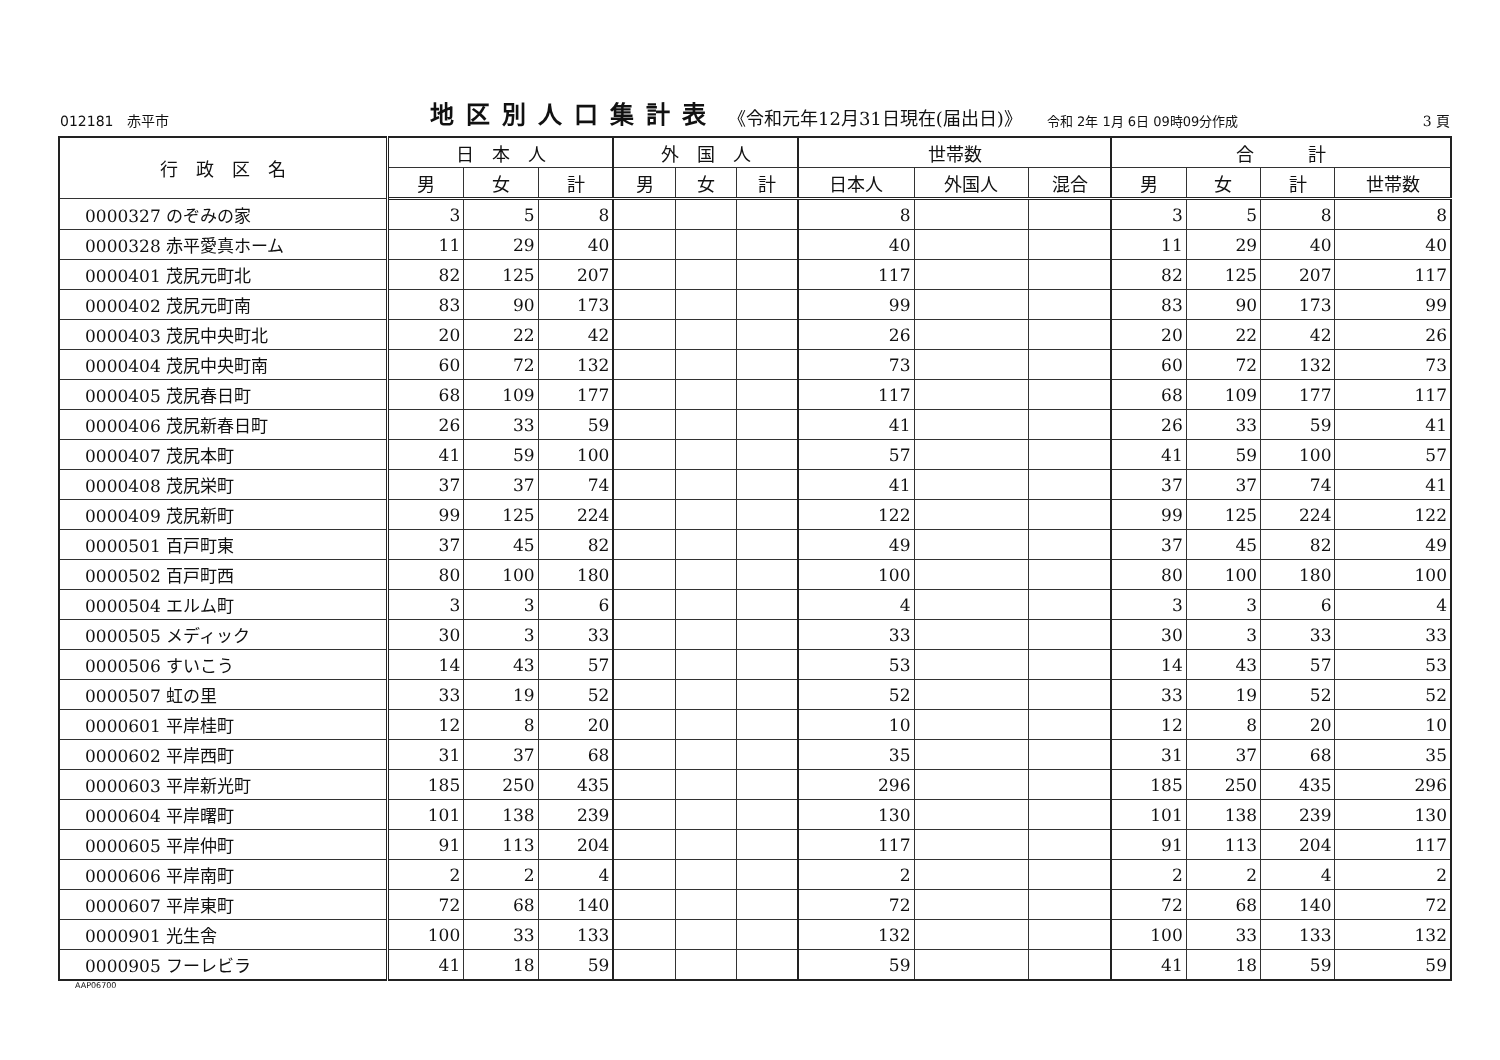012181　赤平市 地区別人口集計表 《令和元年12月31日現在(届出日)》 令和 2年 1月 6日 09時09分作成 3 頁
| 行 政 区 名 | 日 本 人 | | | 外 国 人 | | | 世帯数 | | | 合 計 | | | |
| --- | --- | --- | --- | --- | --- | --- | --- | --- | --- | --- | --- | --- | --- |
| | 男 | 女 | 計 | 男 | 女 | 計 | 日本人 | 外国人 | 混合 | 男 | 女 | 計 | 世帯数 |
| 0000327 のぞみの家 | 3 | 5 | 8 | | | | 8 | | | 3 | 5 | 8 | 8 |
| 0000328 赤平愛真ホーム | 11 | 29 | 40 | | | | 40 | | | 11 | 29 | 40 | 40 |
| 0000401 茂尻元町北 | 82 | 125 | 207 | | | | 117 | | | 82 | 125 | 207 | 117 |
| 0000402 茂尻元町南 | 83 | 90 | 173 | | | | 99 | | | 83 | 90 | 173 | 99 |
| 0000403 茂尻中央町北 | 20 | 22 | 42 | | | | 26 | | | 20 | 22 | 42 | 26 |
| 0000404 茂尻中央町南 | 60 | 72 | 132 | | | | 73 | | | 60 | 72 | 132 | 73 |
| 0000405 茂尻春日町 | 68 | 109 | 177 | | | | 117 | | | 68 | 109 | 177 | 117 |
| 0000406 茂尻新春日町 | 26 | 33 | 59 | | | | 41 | | | 26 | 33 | 59 | 41 |
| 0000407 茂尻本町 | 41 | 59 | 100 | | | | 57 | | | 41 | 59 | 100 | 57 |
| 0000408 茂尻栄町 | 37 | 37 | 74 | | | | 41 | | | 37 | 37 | 74 | 41 |
| 0000409 茂尻新町 | 99 | 125 | 224 | | | | 122 | | | 99 | 125 | 224 | 122 |
| 0000501 百戸町東 | 37 | 45 | 82 | | | | 49 | | | 37 | 45 | 82 | 49 |
| 0000502 百戸町西 | 80 | 100 | 180 | | | | 100 | | | 80 | 100 | 180 | 100 |
| 0000504 エルム町 | 3 | 3 | 6 | | | | 4 | | | 3 | 3 | 6 | 4 |
| 0000505 メディック | 30 | 3 | 33 | | | | 33 | | | 30 | 3 | 33 | 33 |
| 0000506 すいこう | 14 | 43 | 57 | | | | 53 | | | 14 | 43 | 57 | 53 |
| 0000507 虹の里 | 33 | 19 | 52 | | | | 52 | | | 33 | 19 | 52 | 52 |
| 0000601 平岸桂町 | 12 | 8 | 20 | | | | 10 | | | 12 | 8 | 20 | 10 |
| 0000602 平岸西町 | 31 | 37 | 68 | | | | 35 | | | 31 | 37 | 68 | 35 |
| 0000603 平岸新光町 | 185 | 250 | 435 | | | | 296 | | | 185 | 250 | 435 | 296 |
| 0000604 平岸曙町 | 101 | 138 | 239 | | | | 130 | | | 101 | 138 | 239 | 130 |
| 0000605 平岸仲町 | 91 | 113 | 204 | | | | 117 | | | 91 | 113 | 204 | 117 |
| 0000606 平岸南町 | 2 | 2 | 4 | | | | 2 | | | 2 | 2 | 4 | 2 |
| 0000607 平岸東町 | 72 | 68 | 140 | | | | 72 | | | 72 | 68 | 140 | 72 |
| 0000901 光生舎 | 100 | 33 | 133 | | | | 132 | | | 100 | 33 | 133 | 132 |
| 0000905 フーレビラ | 41 | 18 | 59 | | | | 59 | | | 41 | 18 | 59 | 59 |
AAP06700